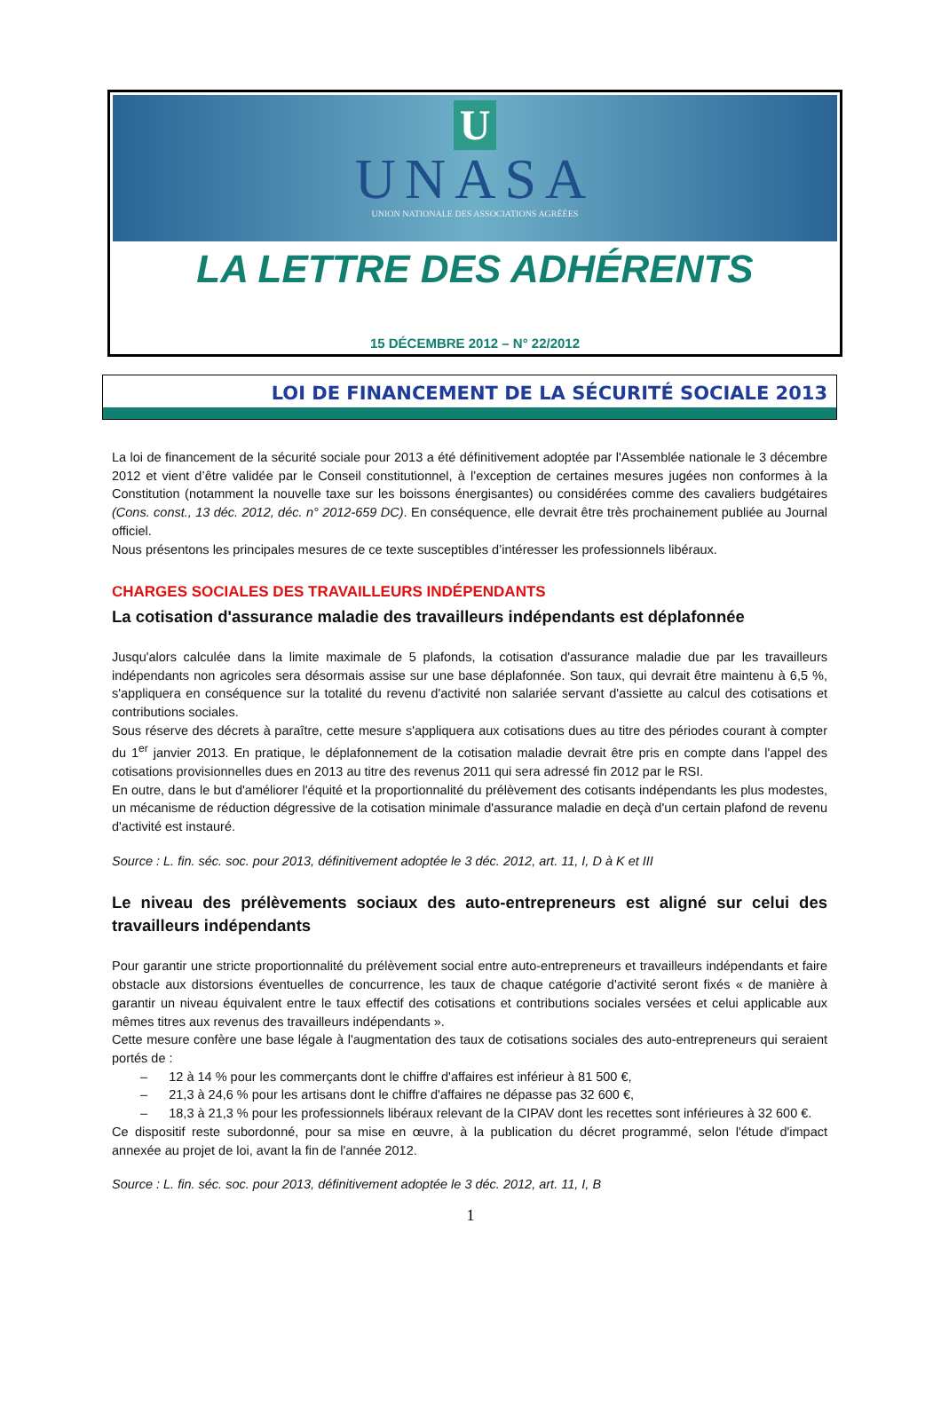U
UNASA
UNION NATIONALE DES ASSOCIATIONS AGRÉÉES
LA LETTRE DES ADHÉRENTS
15 DÉCEMBRE 2012 – N° 22/2012
LOI DE FINANCEMENT DE LA SÉCURITÉ SOCIALE 2013
La loi de financement de la sécurité sociale pour 2013 a été définitivement adoptée par l'Assemblée nationale le 3 décembre 2012 et vient d’être validée par le Conseil constitutionnel, à l’exception de certaines mesures jugées non conformes à la Constitution (notamment la nouvelle taxe sur les boissons énergisantes) ou considérées comme des cavaliers budgétaires (Cons. const., 13 déc. 2012, déc. n° 2012-659 DC). En conséquence, elle devrait être très prochainement publiée au Journal officiel.
Nous présentons les principales mesures de ce texte susceptibles d’intéresser les professionnels libéraux.
CHARGES SOCIALES DES TRAVAILLEURS INDÉPENDANTS
La cotisation d'assurance maladie des travailleurs indépendants est déplafonnée
Jusqu'alors calculée dans la limite maximale de 5 plafonds, la cotisation d'assurance maladie due par les travailleurs indépendants non agricoles sera désormais assise sur une base déplafonnée. Son taux, qui devrait être maintenu à 6,5 %, s'appliquera en conséquence sur la totalité du revenu d'activité non salariée servant d'assiette au calcul des cotisations et contributions sociales.
Sous réserve des décrets à paraître, cette mesure s'appliquera aux cotisations dues au titre des périodes courant à compter du 1<sup>er</sup> janvier 2013. En pratique, le déplafonnement de la cotisation maladie devrait être pris en compte dans l'appel des cotisations provisionnelles dues en 2013 au titre des revenus 2011 qui sera adressé fin 2012 par le RSI.
En outre, dans le but d'améliorer l'équité et la proportionnalité du prélèvement des cotisants indépendants les plus modestes, un mécanisme de réduction dégressive de la cotisation minimale d'assurance maladie en deçà d'un certain plafond de revenu d'activité est instauré.
Source : L. fin. séc. soc. pour 2013, définitivement adoptée le 3 déc. 2012, art. 11, I, D à K et III
Le niveau des prélèvements sociaux des auto-entrepreneurs est aligné sur celui des travailleurs indépendants
Pour garantir une stricte proportionnalité du prélèvement social entre auto-entrepreneurs et travailleurs indépendants et faire obstacle aux distorsions éventuelles de concurrence, les taux de chaque catégorie d'activité seront fixés « de manière à garantir un niveau équivalent entre le taux effectif des cotisations et contributions sociales versées et celui applicable aux mêmes titres aux revenus des travailleurs indépendants ».
Cette mesure confère une base légale à l'augmentation des taux de cotisations sociales des auto-entrepreneurs qui seraient portés de :
– 12 à 14 % pour les commerçants dont le chiffre d'affaires est inférieur à 81 500 €,
– 21,3 à 24,6 % pour les artisans dont le chiffre d'affaires ne dépasse pas 32 600 €,
– 18,3 à 21,3 % pour les professionnels libéraux relevant de la CIPAV dont les recettes sont inférieures à 32 600 €.
Ce dispositif reste subordonné, pour sa mise en œuvre, à la publication du décret programmé, selon l'étude d'impact annexée au projet de loi, avant la fin de l'année 2012.
Source : L. fin. séc. soc. pour 2013, définitivement adoptée le 3 déc. 2012, art. 11, I, B
1